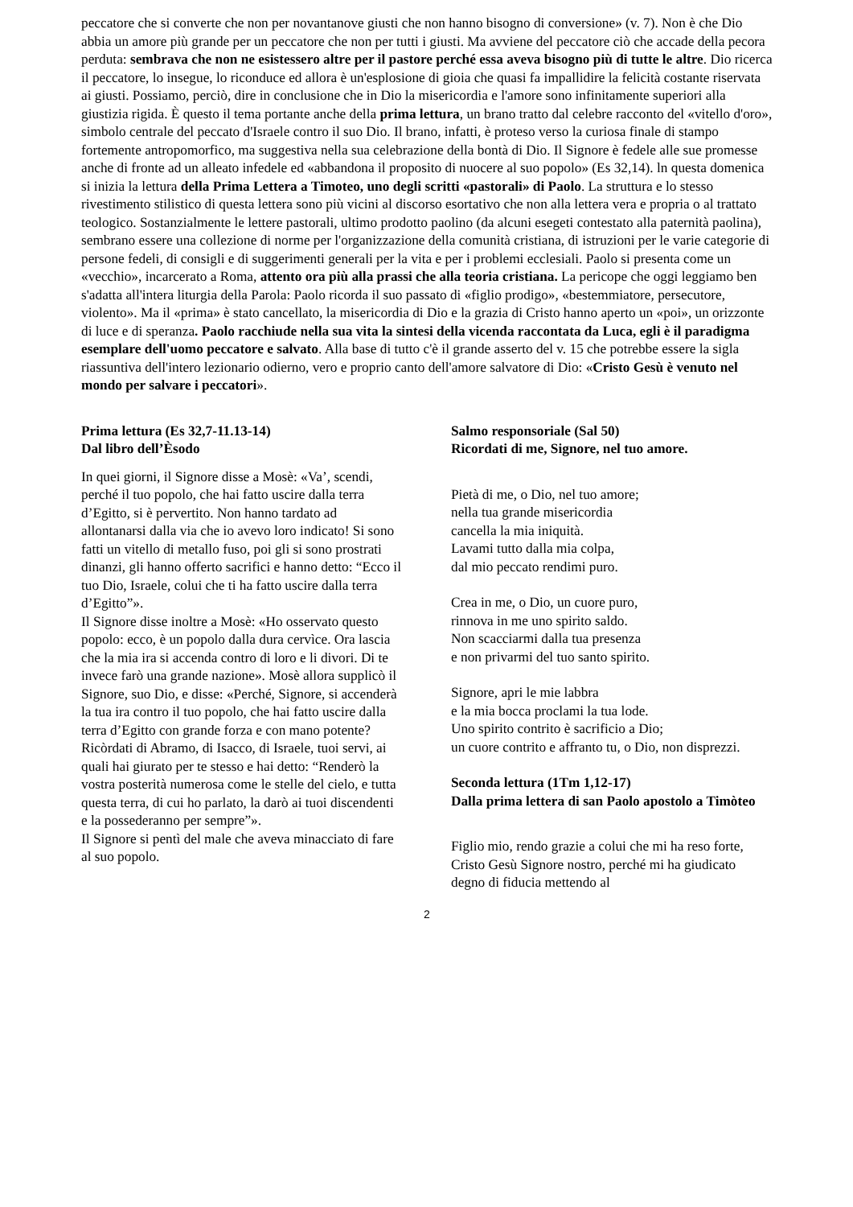peccatore che si converte che non per novantanove giusti che non hanno bisogno di conversione» (v. 7). Non è che Dio abbia un amore più grande per un peccatore che non per tutti i giusti. Ma avviene del peccatore ciò che accade della pecora perduta: sembrava che non ne esistessero altre per il pastore perché essa aveva bisogno più di tutte le altre. Dio ricerca il peccatore, lo insegue, lo riconduce ed allora è un'esplosione di gioia che quasi fa impallidire la felicità costante riservata ai giusti. Possiamo, perciò, dire in conclusione che in Dio la misericordia e l'amore sono infinitamente superiori alla giustizia rigida. È questo il tema portante anche della prima lettura, un brano tratto dal celebre racconto del «vitello d'oro», simbolo centrale del peccato d'Israele contro il suo Dio. Il brano, infatti, è proteso verso la curiosa finale di stampo fortemente antropomorfico, ma suggestiva nella sua celebrazione della bontà di Dio. Il Signore è fedele alle sue promesse anche di fronte ad un alleato infedele ed «abbandona il proposito di nuocere al suo popolo» (Es 32,14). ln questa domenica si inizia la lettura della Prima Lettera a Timoteo, uno degli scritti «pastorali» di Paolo. La struttura e lo stesso rivestimento stilistico di questa lettera sono più vicini al discorso esortativo che non alla lettera vera e propria o al trattato teologico. Sostanzialmente le lettere pastorali, ultimo prodotto paolino (da alcuni esegeti contestato alla paternità paolina), sembrano essere una collezione di norme per l'organizzazione della comunità cristiana, di istruzioni per le varie categorie di persone fedeli, di consigli e di suggerimenti generali per la vita e per i problemi ecclesiali. Paolo si presenta come un «vecchio», incarcerato a Roma, attento ora più alla prassi che alla teoria cristiana. La pericope che oggi leggiamo ben s'adatta all'intera liturgia della Parola: Paolo ricorda il suo passato di «figlio prodigo», «bestemmiatore, persecutore, violento». Ma il «prima» è stato cancellato, la misericordia di Dio e la grazia di Cristo hanno aperto un «poi», un orizzonte di luce e di speranza. Paolo racchiude nella sua vita la sintesi della vicenda raccontata da Luca, egli è il paradigma esemplare dell'uomo peccatore e salvato. Alla base di tutto c'è il grande asserto del v. 15 che potrebbe essere la sigla riassuntiva dell'intero lezionario odierno, vero e proprio canto dell'amore salvatore di Dio: «Cristo Gesù è venuto nel mondo per salvare i peccatori».
Prima lettura (Es 32,7-11.13-14)
Dal libro dell’Èsodo
In quei giorni, il Signore disse a Mosè: «Va’, scendi, perché il tuo popolo, che hai fatto uscire dalla terra d’Egitto, si è pervertito. Non hanno tardato ad allontanarsi dalla via che io avevo loro indicato! Si sono fatti un vitello di metallo fuso, poi gli si sono prostrati dinanzi, gli hanno offerto sacrifici e hanno detto: “Ecco il tuo Dio, Israele, colui che ti ha fatto uscire dalla terra d’Egitto”».
Il Signore disse inoltre a Mosè: «Ho osservato questo popolo: ecco, è un popolo dalla dura cervìce. Ora lascia che la mia ira si accenda contro di loro e li divori. Di te invece farò una grande nazione». Mosè allora supplicò il Signore, suo Dio, e disse: «Perché, Signore, si accenderà la tua ira contro il tuo popolo, che hai fatto uscire dalla terra d’Egitto con grande forza e con mano potente? Ricòrdati di Abramo, di Isacco, di Israele, tuoi servi, ai quali hai giurato per te stesso e hai detto: “Renderò la vostra posterità numerosa come le stelle del cielo, e tutta questa terra, di cui ho parlato, la darò ai tuoi discendenti e la possederanno per sempre”».
Il Signore si pentì del male che aveva minacciato di fare al suo popolo.
Salmo responsoriale (Sal 50)
Ricordati di me, Signore, nel tuo amore.
Pietà di me, o Dio, nel tuo amore;
nella tua grande misericordia
cancella la mia iniquità.
Lavami tutto dalla mia colpa,
dal mio peccato rendimi puro.
Crea in me, o Dio, un cuore puro,
rinnova in me uno spirito saldo.
Non scacciarmi dalla tua presenza
e non privarmi del tuo santo spirito.
Signore, apri le mie labbra
e la mia bocca proclami la tua lode.
Uno spirito contrito è sacrificio a Dio;
un cuore contrito e affranto tu, o Dio, non disprezzi.
Seconda lettura (1Tm 1,12-17)
Dalla prima lettera di san Paolo apostolo a Timòteo
Figlio mio, rendo grazie a colui che mi ha reso forte, Cristo Gesù Signore nostro, perché mi ha giudicato degno di fiducia mettendo al
2